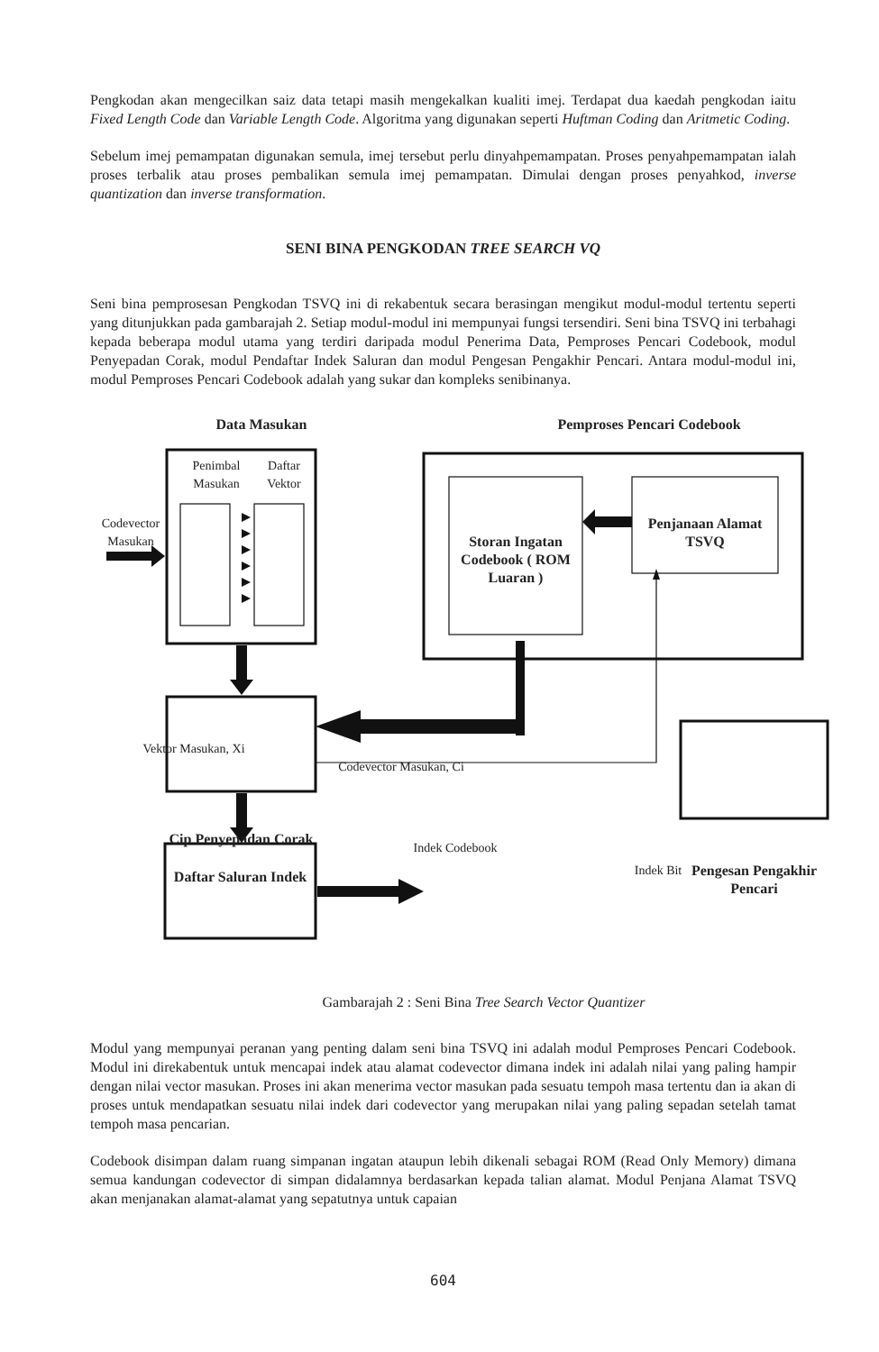Pengkodan akan mengecilkan saiz data tetapi masih mengekalkan kualiti imej. Terdapat dua kaedah pengkodan iaitu Fixed Length Code dan Variable Length Code. Algoritma yang digunakan seperti Huftman Coding dan Aritmetic Coding.
Sebelum imej pemampatan digunakan semula, imej tersebut perlu dinyahpemampatan. Proses penyahpemampatan ialah proses terbalik atau proses pembalikan semula imej pemampatan. Dimulai dengan proses penyahkod, inverse quantization dan inverse transformation.
SENI BINA PENGKODAN TREE SEARCH VQ
Seni bina pemprosesan Pengkodan TSVQ ini di rekabentuk secara berasingan mengikut modul-modul tertentu seperti yang ditunjukkan pada gambarajah 2. Setiap modul-modul ini mempunyai fungsi tersendiri. Seni bina TSVQ ini terbahagi kepada beberapa modul utama yang terdiri daripada modul Penerima Data, Pemproses Pencari Codebook, modul Penyepadan Corak, modul Pendaftar Indek Saluran dan modul Pengesan Pengakhir Pencari. Antara modul-modul ini, modul Pemproses Pencari Codebook adalah yang sukar dan kompleks senibinanya.
Data Masukan Pemproses Pencari Codebook
Penimbal Masukan
Daftar Vektor
Codevector Masukan
Storan Ingatan Codebook ( ROM Luaran )
Penjanaan Alamat TSVQ
Vektor Masukan, Xi
Codevector Masukan, Ci
Cip Penyepadan Corak
Indek Bit
Pengesan Pengakhir Pencari
Daftar Saluran Indek
Indek Codebook
Gambarajah 2 : Seni Bina Tree Search Vector Quantizer
Modul yang mempunyai peranan yang penting dalam seni bina TSVQ ini adalah modul Pemproses Pencari Codebook. Modul ini direkabentuk untuk mencapai indek atau alamat codevector dimana indek ini adalah nilai yang paling hampir dengan nilai vector masukan. Proses ini akan menerima vector masukan pada sesuatu tempoh masa tertentu dan ia akan di proses untuk mendapatkan sesuatu nilai indek dari codevector yang merupakan nilai yang paling sepadan setelah tamat tempoh masa pencarian.
Codebook disimpan dalam ruang simpanan ingatan ataupun lebih dikenali sebagai ROM (Read Only Memory) dimana semua kandungan codevector di simpan didalamnya berdasarkan kepada talian alamat. Modul Penjana Alamat TSVQ akan menjanakan alamat-alamat yang sepatutnya untuk capaian
604